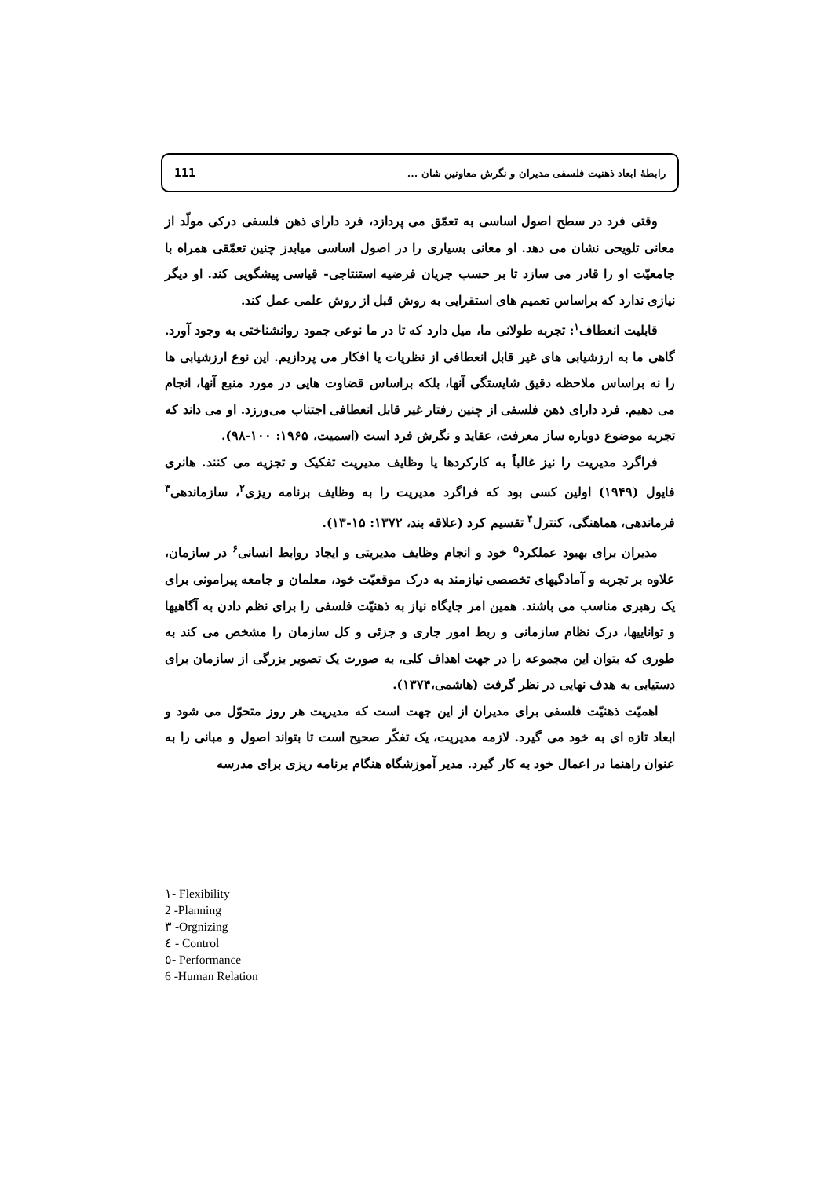رابطهٔ ابعاد ذهنیت فلسفی مدیران و نگرش معاونین شان ... 111
وقتی فرد در سطح اصول اساسی به تعمّق می پردازد، فرد دارای ذهن فلسفی درکی مولّد از معانی تلویحی نشان می دهد. او معانی بسیاری را در اصول اساسی میابدز چنین تعمّقی همراه با جامعیّت او را قادر می سازد تا بر حسب جریان فرضیه استنتاجی- قیاسی پیشگویی کند. او دیگر نیازی ندارد که براساس تعمیم های استقرایی به روش قبل از روش علمی عمل کند.
قابلیت انعطاف<sup>۱</sup>: تجربه طولانی ما، میل دارد که تا در ما نوعی جمود روانشناختی به وجود آورد. گاهی ما به ارزشیابی های غیر قابل انعطافی از نظریات یا افکار می پردازیم. این نوع ارزشیابی ها را نه براساس ملاحظه دقیق شایستگی آنها، بلکه براساس قضاوت هایی در مورد منبع آنها، انجام می دهیم. فرد دارای ذهن فلسفی از چنین رفتار غیر قابل انعطافی اجتناب می‌ورزد. او می داند که تجربه موضوع دوباره ساز معرفت، عقاید و نگرش فرد است (اسمیت، ۱۹۶۵: ۱۰۰-۹۸).
فراگرد مدیریت را نیز غالباً به کارکردها یا وظایف مدیریت تفکیک و تجزیه می کنند. هانری فایول (۱۹۴۹) اولین کسی بود که فراگرد مدیریت را به وظایف برنامه ریزی<sup>۲</sup>، سازماندهی<sup>۳</sup> فرماندهی، هماهنگی، کنترل<sup>۴</sup> تقسیم کرد (علاقه بند، ۱۳۷۲: ۱۵-۱۳).
مدیران برای بهبود عملکرد<sup>۵</sup> خود و انجام وظایف مدیریتی و ایجاد روابط انسانی<sup>۶</sup> در سازمان، علاوه بر تجربه و آمادگیهای تخصصی نیازمند به درک موقعیّت خود، معلمان و جامعه پیرامونی برای یک رهبری مناسب می باشند. همین امر جایگاه نیاز به ذهنیّت فلسفی را برای نظم دادن به آگاهیها و تواناییها، درک نظام سازمانی و ربط امور جاری و جزئی و کل سازمان را مشخص می کند به طوری که بتوان این مجموعه را در جهت اهداف کلی، به صورت یک تصویر بزرگی از سازمان برای دستیابی به هدف نهایی در نظر گرفت (هاشمی،۱۳۷۴).
اهمیّت ذهنیّت فلسفی برای مدیران از این جهت است که مدیریت هر روز متحوّل می شود و ابعاد تازه ای به خود می گیرد. لازمه مدیریت، یک تفکّر صحیح است تا بتواند اصول و مبانی را به عنوان راهنما در اعمال خود به کار گیرد. مدیر آموزشگاه هنگام برنامه ریزی برای مدرسه
۱- Flexibility
2 -Planning
۳ -Orgnizing
٤ - Control
٥- Performance
6 -Human Relation